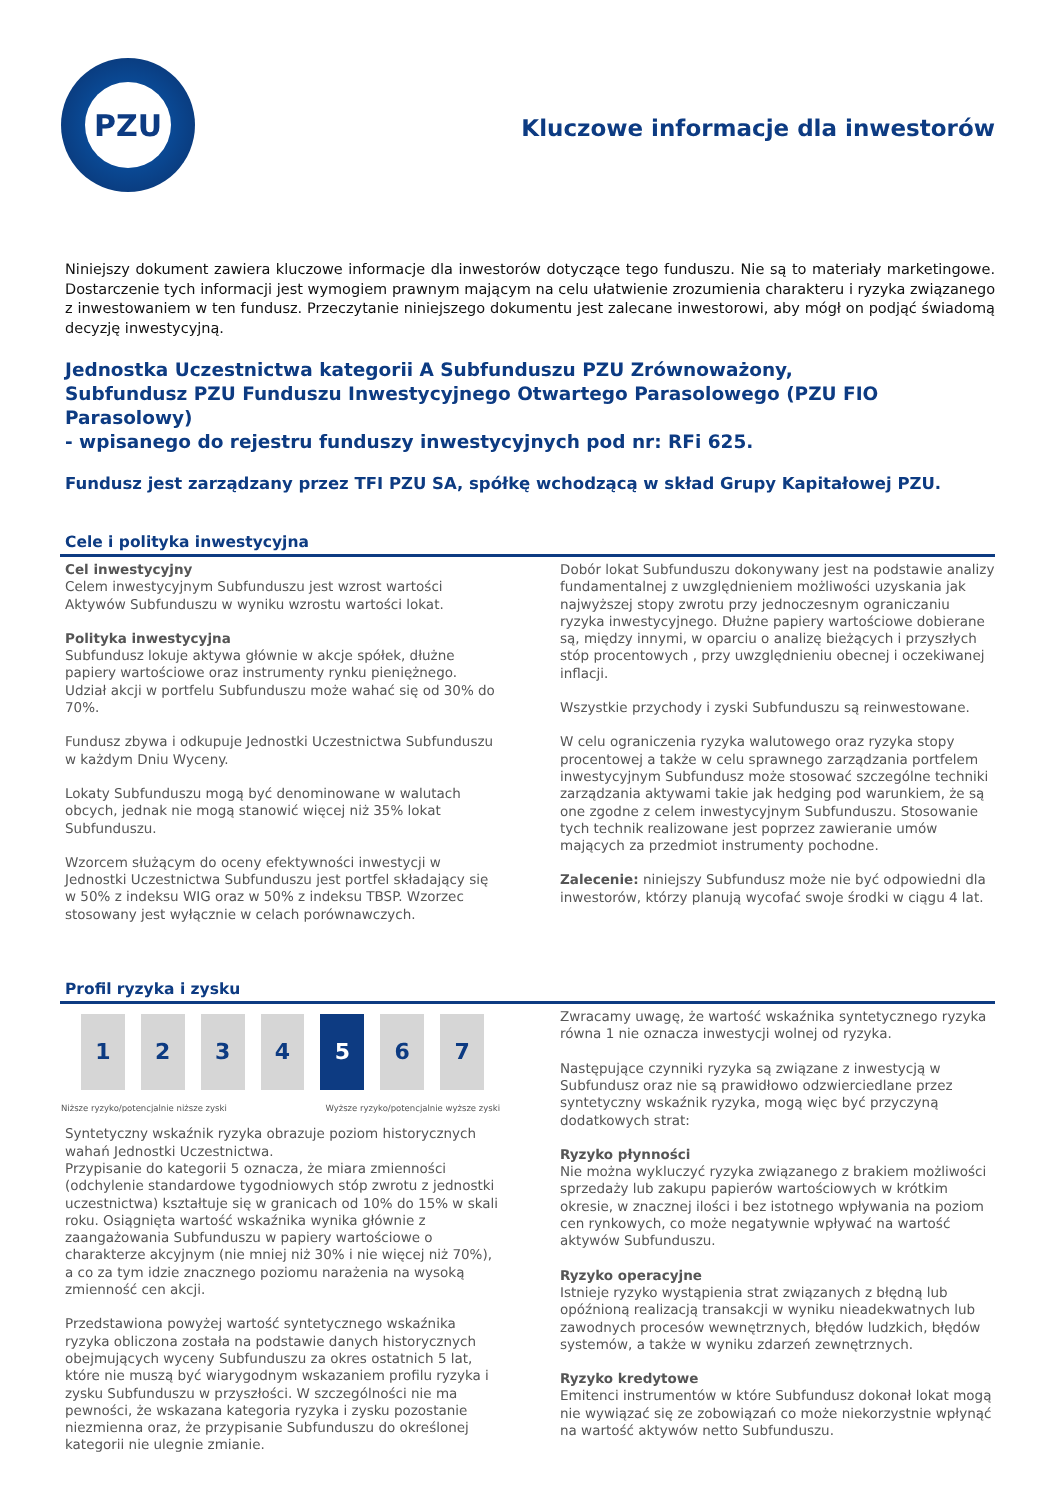PZU
Kluczowe informacje dla inwestorów
Niniejszy dokument zawiera kluczowe informacje dla inwestorów dotyczące tego funduszu. Nie są to materiały marketingowe. Dostarczenie tych informacji jest wymogiem prawnym mającym na celu ułatwienie zrozumienia charakteru i ryzyka związanego z inwestowaniem w ten fundusz. Przeczytanie niniejszego dokumentu jest zalecane inwestorowi, aby mógł on podjąć świadomą decyzję inwestycyjną.
Jednostka Uczestnictwa kategorii A Subfunduszu PZU Zrównoważony,
Subfundusz PZU Funduszu Inwestycyjnego Otwartego Parasolowego (PZU FIO Parasolowy)
- wpisanego do rejestru funduszy inwestycyjnych pod nr: RFi 625.
Fundusz jest zarządzany przez TFI PZU SA, spółkę wchodzącą w skład Grupy Kapitałowej PZU.
Cele i polityka inwestycyjna
Cel inwestycyjny
Celem inwestycyjnym Subfunduszu jest wzrost wartości Aktywów Subfunduszu w wyniku wzrostu wartości lokat.
Polityka inwestycyjna
Subfundusz lokuje aktywa głównie w akcje spółek, dłużne papiery wartościowe oraz instrumenty rynku pieniężnego. Udział akcji w portfelu Subfunduszu może wahać się od 30% do 70%.
Fundusz zbywa i odkupuje Jednostki Uczestnictwa Subfunduszu w każdym Dniu Wyceny.
Lokaty Subfunduszu mogą być denominowane w walutach obcych, jednak nie mogą stanowić więcej niż 35% lokat Subfunduszu.
Wzorcem służącym do oceny efektywności inwestycji w Jednostki Uczestnictwa Subfunduszu jest portfel składający się w 50% z indeksu WIG oraz w 50% z indeksu TBSP. Wzorzec stosowany jest wyłącznie w celach porównawczych.
Dobór lokat Subfunduszu dokonywany jest na podstawie analizy fundamentalnej z uwzględnieniem możliwości uzyskania jak najwyższej stopy zwrotu przy jednoczesnym ograniczaniu ryzyka inwestycyjnego. Dłużne papiery wartościowe dobierane są, między innymi, w oparciu o analizę bieżących i przyszłych stóp procentowych , przy uwzględnieniu obecnej i oczekiwanej inflacji.
Wszystkie przychody i zyski Subfunduszu są reinwestowane.
W celu ograniczenia ryzyka walutowego oraz ryzyka stopy procentowej a także w celu sprawnego zarządzania portfelem inwestycyjnym Subfundusz może stosować szczególne techniki zarządzania aktywami takie jak hedging pod warunkiem, że są one zgodne z celem inwestycyjnym Subfunduszu. Stosowanie tych technik realizowane jest poprzez zawieranie umów mających za przedmiot instrumenty pochodne.
Zalecenie: niniejszy Subfundusz może nie być odpowiedni dla inwestorów, którzy planują wycofać swoje środki w ciągu 4 lat.
Profil ryzyka i zysku
| 1 | 2 | 3 | 4 | 5 | 6 | 7 |
Niższe ryzyko/potencjalnie niższe zyski Wyższe ryzyko/potencjalnie wyższe zyski
Syntetyczny wskaźnik ryzyka obrazuje poziom historycznych wahań Jednostki Uczestnictwa.
Przypisanie do kategorii 5 oznacza, że miara zmienności (odchylenie standardowe tygodniowych stóp zwrotu z jednostki uczestnictwa) kształtuje się w granicach od 10% do 15% w skali roku. Osiągnięta wartość wskaźnika wynika głównie z zaangażowania Subfunduszu w papiery wartościowe o charakterze akcyjnym (nie mniej niż 30% i nie więcej niż 70%), a co za tym idzie znacznego poziomu narażenia na wysoką zmienność cen akcji.
Przedstawiona powyżej wartość syntetycznego wskaźnika ryzyka obliczona została na podstawie danych historycznych obejmujących wyceny Subfunduszu za okres ostatnich 5 lat, które nie muszą być wiarygodnym wskazaniem profilu ryzyka i zysku Subfunduszu w przyszłości. W szczególności nie ma pewności, że wskazana kategoria ryzyka i zysku pozostanie niezmienna oraz, że przypisanie Subfunduszu do określonej kategorii nie ulegnie zmianie.
Zwracamy uwagę, że wartość wskaźnika syntetycznego ryzyka równa 1 nie oznacza inwestycji wolnej od ryzyka.
Następujące czynniki ryzyka są związane z inwestycją w Subfundusz oraz nie są prawidłowo odzwierciedlane przez syntetyczny wskaźnik ryzyka, mogą więc być przyczyną dodatkowych strat:
Ryzyko płynności
Nie można wykluczyć ryzyka związanego z brakiem możliwości sprzedaży lub zakupu papierów wartościowych w krótkim okresie, w znacznej ilości i bez istotnego wpływania na poziom cen rynkowych, co może negatywnie wpływać na wartość aktywów Subfunduszu.
Ryzyko operacyjne
Istnieje ryzyko wystąpienia strat związanych z błędną lub opóźnioną realizacją transakcji w wyniku nieadekwatnych lub zawodnych procesów wewnętrznych, błędów ludzkich, błędów systemów, a także w wyniku zdarzeń zewnętrznych.
Ryzyko kredytowe
Emitenci instrumentów w które Subfundusz dokonał lokat mogą nie wywiązać się ze zobowiązań co może niekorzystnie wpłynąć na wartość aktywów netto Subfunduszu.